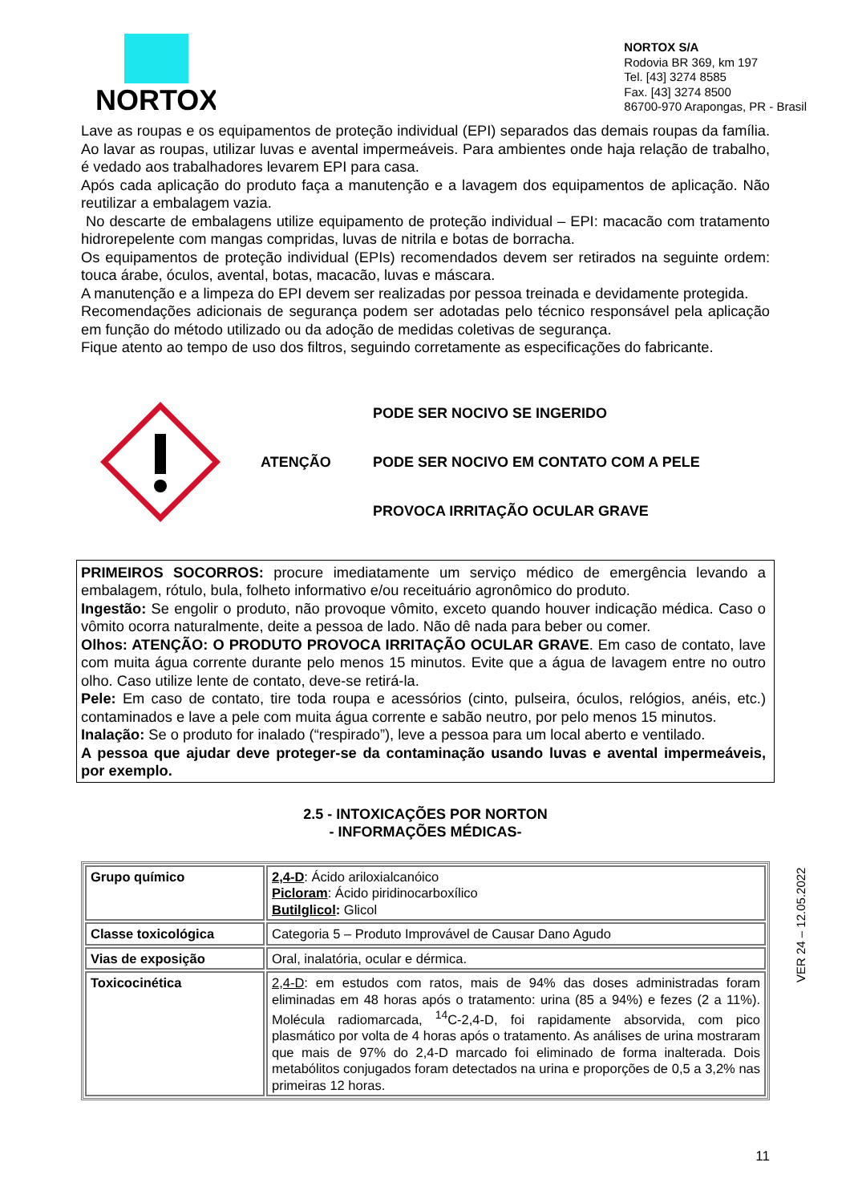NORTOX
NORTOX S/A
Rodovia BR 369, km 197
Tel. [43] 3274 8585
Fax. [43] 3274 8500
86700-970 Arapongas, PR - Brasil
Lave as roupas e os equipamentos de proteção individual (EPI) separados das demais roupas da família. Ao lavar as roupas, utilizar luvas e avental impermeáveis. Para ambientes onde haja relação de trabalho, é vedado aos trabalhadores levarem EPI para casa.
Após cada aplicação do produto faça a manutenção e a lavagem dos equipamentos de aplicação. Não reutilizar a embalagem vazia.
No descarte de embalagens utilize equipamento de proteção individual – EPI: macacão com tratamento hidrorepelente com mangas compridas, luvas de nitrila e botas de borracha.
Os equipamentos de proteção individual (EPIs) recomendados devem ser retirados na seguinte ordem: touca árabe, óculos, avental, botas, macacão, luvas e máscara.
A manutenção e a limpeza do EPI devem ser realizadas por pessoa treinada e devidamente protegida.
Recomendações adicionais de segurança podem ser adotadas pelo técnico responsável pela aplicação em função do método utilizado ou da adoção de medidas coletivas de segurança.
Fique atento ao tempo de uso dos filtros, seguindo corretamente as especificações do fabricante.
ATENÇÃO
PODE SER NOCIVO SE INGERIDO
PODE SER NOCIVO EM CONTATO COM A PELE
PROVOCA IRRITAÇÃO OCULAR GRAVE
PRIMEIROS SOCORROS: procure imediatamente um serviço médico de emergência levando a embalagem, rótulo, bula, folheto informativo e/ou receituário agronômico do produto.
Ingestão: Se engolir o produto, não provoque vômito, exceto quando houver indicação médica. Caso o vômito ocorra naturalmente, deite a pessoa de lado. Não dê nada para beber ou comer.
Olhos: ATENÇÃO: O PRODUTO PROVOCA IRRITAÇÃO OCULAR GRAVE. Em caso de contato, lave com muita água corrente durante pelo menos 15 minutos. Evite que a água de lavagem entre no outro olho. Caso utilize lente de contato, deve-se retirá-la.
Pele: Em caso de contato, tire toda roupa e acessórios (cinto, pulseira, óculos, relógios, anéis, etc.) contaminados e lave a pele com muita água corrente e sabão neutro, por pelo menos 15 minutos.
Inalação: Se o produto for inalado (“respirado”), leve a pessoa para um local aberto e ventilado.
A pessoa que ajudar deve proteger-se da contaminação usando luvas e avental impermeáveis, por exemplo.
2.5 - INTOXICAÇÕES POR NORTON
- INFORMAÇÕES MÉDICAS-
| Grupo químico | 2,4-D : Ácido ariloxialcanóico Picloram : Ácido piridinocarboxílico Butilglicol : Glicol |
| Classe toxicológica | Categoria 5 – Produto Improvável de Causar Dano Agudo |
| Vias de exposição | Oral, inalatória, ocular e dérmica. |
| Toxicocinética | 2,4-D : em estudos com ratos, mais de 94% das doses administradas foram eliminadas em 48 horas após o tratamento: urina (85 a 94%) e fezes (2 a 11%). Molécula radiomarcada, <sup>14</sup>C-2,4-D, foi rapidamente absorvida, com pico plasmático por volta de 4 horas após o tratamento. As análises de urina mostraram que mais de 97% do 2,4-D marcado foi eliminado de forma inalterada. Dois metabólitos conjugados foram detectados na urina e proporções de 0,5 a 3,2% nas primeiras 12 horas. |
11
VER 24 – 12.05.2022